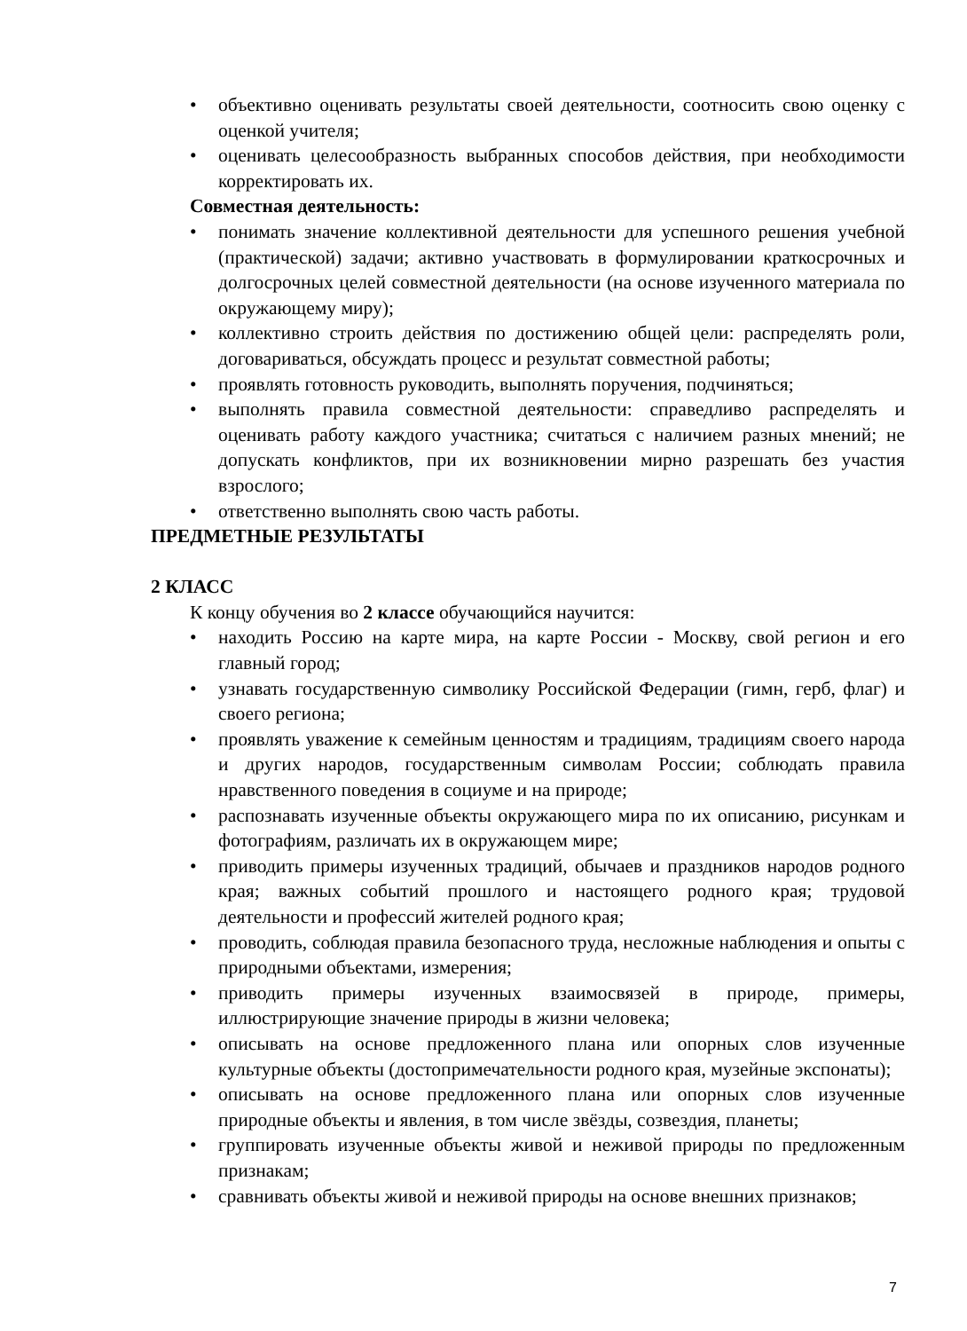• объективно оценивать результаты своей деятельности, соотносить свою оценку с оценкой учителя;
• оценивать целесообразность выбранных способов действия, при необходимости корректировать их.
Совместная деятельность:
• понимать значение коллективной деятельности для успешного решения учебной (практической) задачи; активно участвовать в формулировании краткосрочных и долгосрочных целей совместной деятельности (на основе изученного материала по окружающему миру);
• коллективно строить действия по достижению общей цели: распределять роли, договариваться, обсуждать процесс и результат совместной работы;
• проявлять готовность руководить, выполнять поручения, подчиняться;
• выполнять правила совместной деятельности: справедливо распределять и оценивать работу каждого участника; считаться с наличием разных мнений; не допускать конфликтов, при их возникновении мирно разрешать без участия взрослого;
• ответственно выполнять свою часть работы.
ПРЕДМЕТНЫЕ РЕЗУЛЬТАТЫ
2 КЛАСС
К концу обучения во 2 классе обучающийся научится:
• находить Россию на карте мира, на карте России - Москву, свой регион и его главный город;
• узнавать государственную символику Российской Федерации (гимн, герб, флаг) и своего региона;
• проявлять уважение к семейным ценностям и традициям, традициям своего народа и других народов, государственным символам России; соблюдать правила нравственного поведения в социуме и на природе;
• распознавать изученные объекты окружающего мира по их описанию, рисункам и фотографиям, различать их в окружающем мире;
• приводить примеры изученных традиций, обычаев и праздников народов родного края; важных событий прошлого и настоящего родного края; трудовой деятельности и профессий жителей родного края;
• проводить, соблюдая правила безопасного труда, несложные наблюдения и опыты с природными объектами, измерения;
• приводить примеры изученных взаимосвязей в природе, примеры, иллюстрирующие значение природы в жизни человека;
• описывать на основе предложенного плана или опорных слов изученные культурные объекты (достопримечательности родного края, музейные экспонаты);
• описывать на основе предложенного плана или опорных слов изученные природные объекты и явления, в том числе звёзды, созвездия, планеты;
• группировать изученные объекты живой и неживой природы по предложенным признакам;
• сравнивать объекты живой и неживой природы на основе внешних признаков;
7